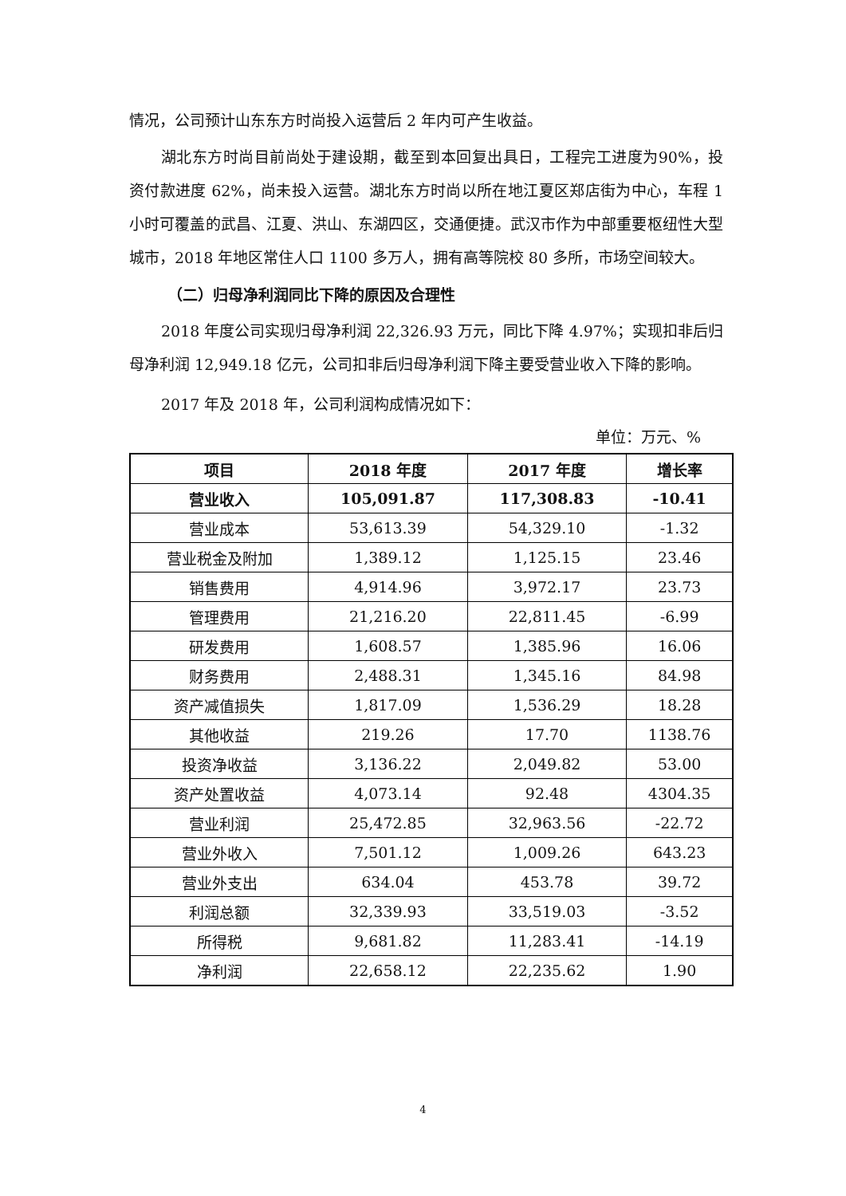情况，公司预计山东东方时尚投入运营后 2 年内可产生收益。
湖北东方时尚目前尚处于建设期，截至到本回复出具日，工程完工进度为90%，投资付款进度 62%，尚未投入运营。湖北东方时尚以所在地江夏区郑店街为中心，车程 1 小时可覆盖的武昌、江夏、洪山、东湖四区，交通便捷。武汉市作为中部重要枢纽性大型城市，2018 年地区常住人口 1100 多万人，拥有高等院校 80 多所，市场空间较大。
（二）归母净利润同比下降的原因及合理性
2018 年度公司实现归母净利润 22,326.93 万元，同比下降 4.97%；实现扣非后归母净利润 12,949.18 亿元，公司扣非后归母净利润下降主要受营业收入下降的影响。
2017 年及 2018 年，公司利润构成情况如下：
单位：万元、%
| 项目 | 2018 年度 | 2017 年度 | 增长率 |
| --- | --- | --- | --- |
| 营业收入 | 105,091.87 | 117,308.83 | -10.41 |
| 营业成本 | 53,613.39 | 54,329.10 | -1.32 |
| 营业税金及附加 | 1,389.12 | 1,125.15 | 23.46 |
| 销售费用 | 4,914.96 | 3,972.17 | 23.73 |
| 管理费用 | 21,216.20 | 22,811.45 | -6.99 |
| 研发费用 | 1,608.57 | 1,385.96 | 16.06 |
| 财务费用 | 2,488.31 | 1,345.16 | 84.98 |
| 资产减值损失 | 1,817.09 | 1,536.29 | 18.28 |
| 其他收益 | 219.26 | 17.70 | 1138.76 |
| 投资净收益 | 3,136.22 | 2,049.82 | 53.00 |
| 资产处置收益 | 4,073.14 | 92.48 | 4304.35 |
| 营业利润 | 25,472.85 | 32,963.56 | -22.72 |
| 营业外收入 | 7,501.12 | 1,009.26 | 643.23 |
| 营业外支出 | 634.04 | 453.78 | 39.72 |
| 利润总额 | 32,339.93 | 33,519.03 | -3.52 |
| 所得税 | 9,681.82 | 11,283.41 | -14.19 |
| 净利润 | 22,658.12 | 22,235.62 | 1.90 |
4